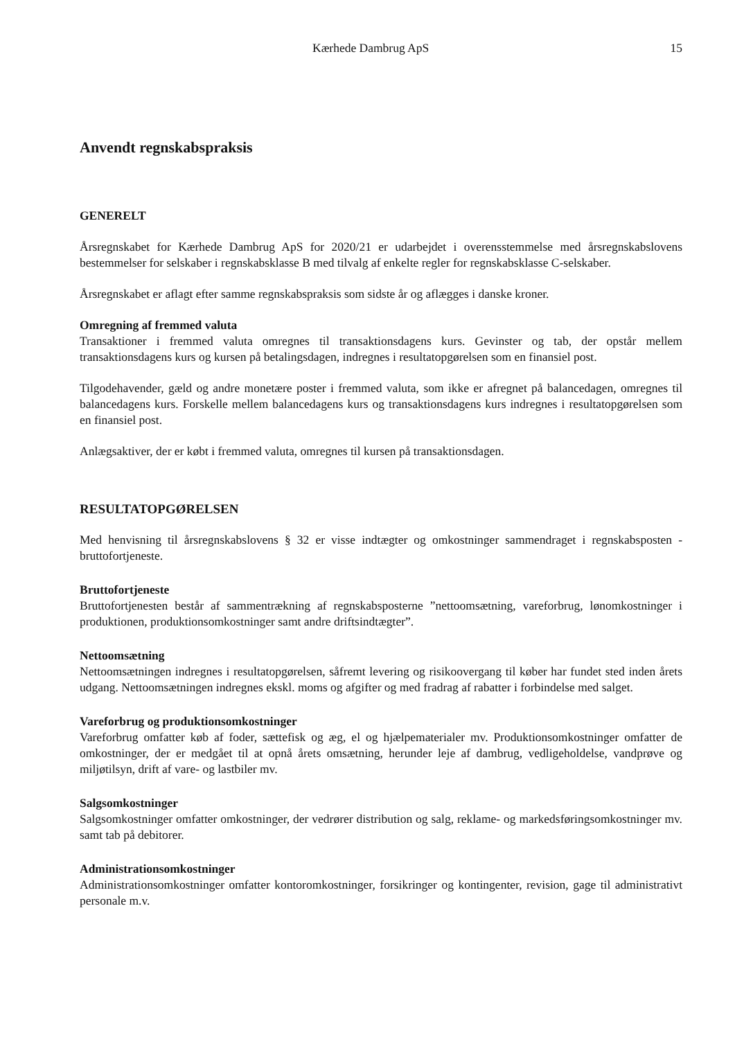Kærhede Dambrug ApS 15
Anvendt regnskabspraksis
GENERELT
Årsregnskabet for Kærhede Dambrug ApS for 2020/21 er udarbejdet i overensstemmelse med årsregnskabslovens bestemmelser for selskaber i regnskabsklasse B med tilvalg af enkelte regler for regnskabsklasse C-selskaber.
Årsregnskabet er aflagt efter samme regnskabspraksis som sidste år og aflægges i danske kroner.
Omregning af fremmed valuta
Transaktioner i fremmed valuta omregnes til transaktionsdagens kurs. Gevinster og tab, der opstår mellem transaktionsdagens kurs og kursen på betalingsdagen, indregnes i resultatopgørelsen som en finansiel post.
Tilgodehavender, gæld og andre monetære poster i fremmed valuta, som ikke er afregnet på balancedagen, omregnes til balancedagens kurs. Forskelle mellem balancedagens kurs og transaktionsdagens kurs indregnes i resultatopgørelsen som en finansiel post.
Anlægsaktiver, der er købt i fremmed valuta, omregnes til kursen på transaktionsdagen.
RESULTATOPGØRELSEN
Med henvisning til årsregnskabslovens § 32 er visse indtægter og omkostninger sammendraget i regnskabsposten - bruttofortjeneste.
Bruttofortjeneste
Bruttofortjenesten består af sammentrækning af regnskabsposterne ”nettoomsætning, vareforbrug, lønomkostninger i produktionen, produktionsomkostninger samt andre driftsindtægter”.
Nettoomsætning
Nettoomsætningen indregnes i resultatopgørelsen, såfremt levering og risikoovergang til køber har fundet sted inden årets udgang. Nettoomsætningen indregnes ekskl. moms og afgifter og med fradrag af rabatter i forbindelse med salget.
Vareforbrug og produktionsomkostninger
Vareforbrug omfatter køb af foder, sættefisk og æg, el og hjælpematerialer mv. Produktionsomkostninger omfatter de omkostninger, der er medgået til at opnå årets omsætning, herunder leje af dambrug, vedligeholdelse, vandprøve og miljøtilsyn, drift af vare- og lastbiler mv.
Salgsomkostninger
Salgsomkostninger omfatter omkostninger, der vedrører distribution og salg, reklame- og markedsføringsomkostninger mv. samt tab på debitorer.
Administrationsomkostninger
Administrationsomkostninger omfatter kontoromkostninger, forsikringer og kontingenter, revision, gage til administrativt personale m.v.